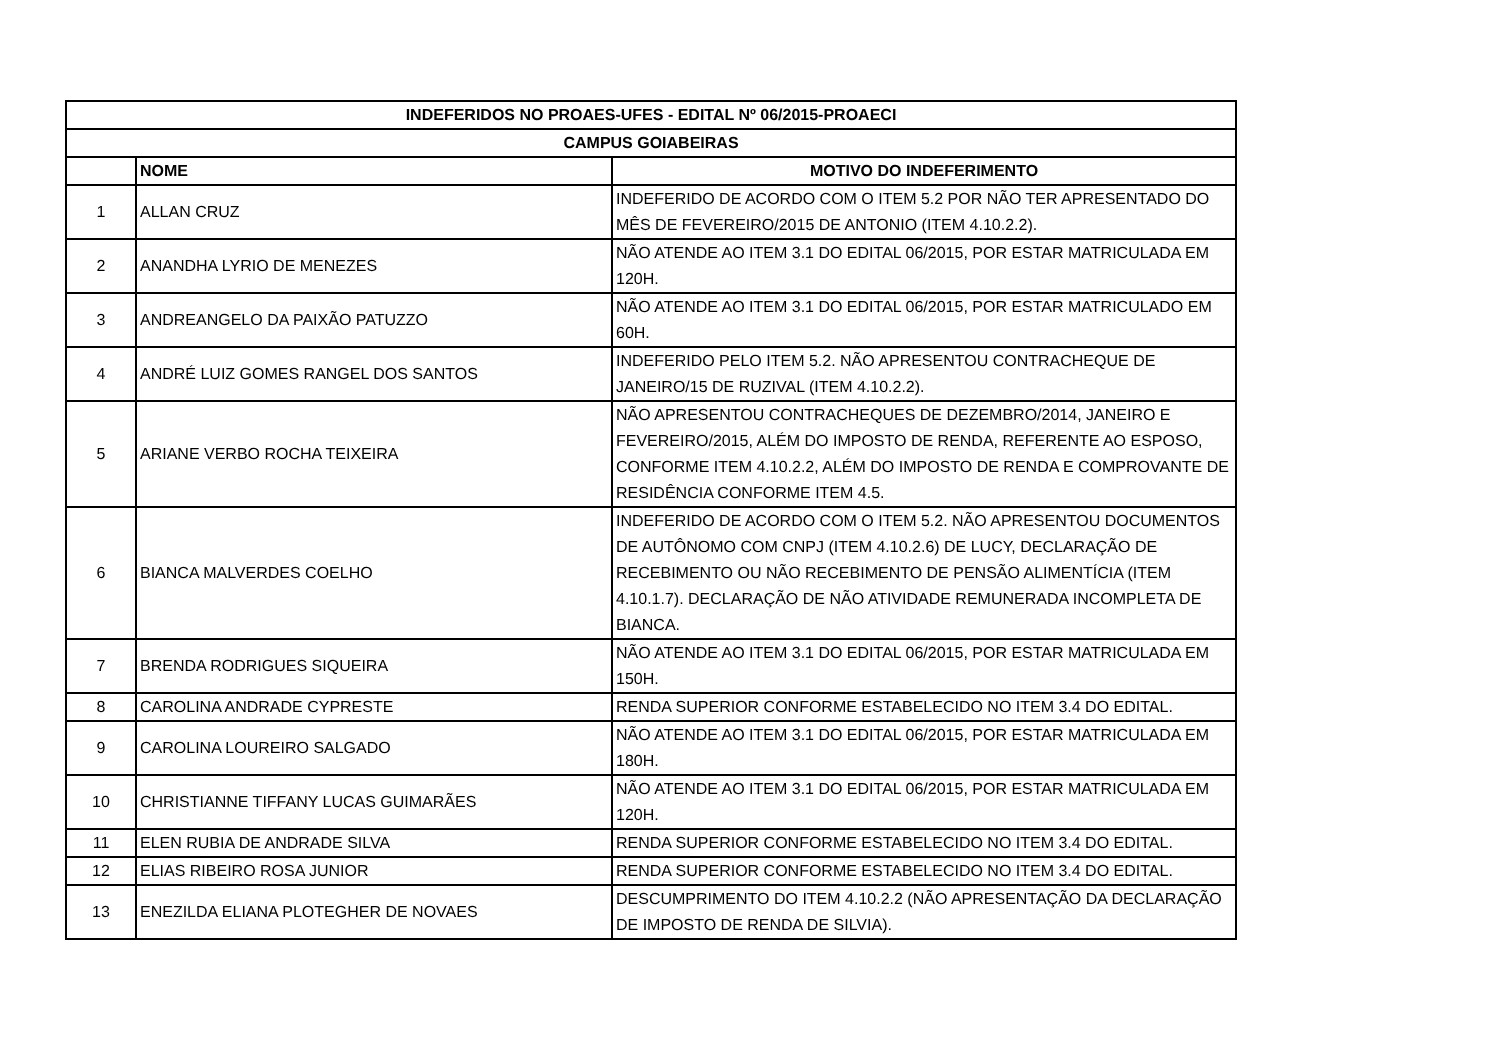| INDEFERIDOS NO PROAES-UFES - EDITAL Nº 06/2015-PROAECI | | |
| --- | --- | --- |
| CAMPUS GOIABEIRAS | | |
| | NOME | MOTIVO DO INDEFERIMENTO |
| 1 | ALLAN CRUZ | INDEFERIDO DE ACORDO COM O ITEM 5.2 POR NÃO TER APRESENTADO DO MÊS DE FEVEREIRO/2015 DE ANTONIO (ITEM 4.10.2.2). |
| 2 | ANANDHA LYRIO DE MENEZES | NÃO ATENDE AO ITEM 3.1 DO EDITAL 06/2015, POR ESTAR MATRICULADA EM 120H. |
| 3 | ANDREANGELO DA PAIXÃO PATUZZO | NÃO ATENDE AO ITEM 3.1 DO EDITAL 06/2015, POR ESTAR MATRICULADO EM 60H. |
| 4 | ANDRÉ LUIZ GOMES RANGEL DOS SANTOS | INDEFERIDO PELO ITEM 5.2. NÃO APRESENTOU CONTRACHEQUE DE JANEIRO/15 DE RUZIVAL (ITEM 4.10.2.2). |
| 5 | ARIANE VERBO ROCHA TEIXEIRA | NÃO APRESENTOU CONTRACHEQUES DE DEZEMBRO/2014, JANEIRO E FEVEREIRO/2015, ALÉM DO IMPOSTO DE RENDA, REFERENTE AO ESPOSO, CONFORME ITEM 4.10.2.2, ALÉM DO IMPOSTO DE RENDA E COMPROVANTE DE RESIDÊNCIA CONFORME ITEM 4.5. |
| 6 | BIANCA MALVERDES COELHO | INDEFERIDO DE ACORDO COM O ITEM 5.2. NÃO APRESENTOU DOCUMENTOS DE AUTÔNOMO COM CNPJ (ITEM 4.10.2.6) DE LUCY, DECLARAÇÃO DE RECEBIMENTO OU NÃO RECEBIMENTO DE PENSÃO ALIMENTÍCIA (ITEM 4.10.1.7). DECLARAÇÃO DE NÃO ATIVIDADE REMUNERADA INCOMPLETA DE BIANCA. |
| 7 | BRENDA RODRIGUES SIQUEIRA | NÃO ATENDE AO ITEM 3.1 DO EDITAL 06/2015, POR ESTAR MATRICULADA EM 150H. |
| 8 | CAROLINA ANDRADE CYPRESTE | RENDA SUPERIOR CONFORME ESTABELECIDO NO ITEM 3.4 DO EDITAL. |
| 9 | CAROLINA LOUREIRO SALGADO | NÃO ATENDE AO ITEM 3.1 DO EDITAL 06/2015, POR ESTAR MATRICULADA EM 180H. |
| 10 | CHRISTIANNE TIFFANY LUCAS GUIMARÃES | NÃO ATENDE AO ITEM 3.1 DO EDITAL 06/2015, POR ESTAR MATRICULADA EM 120H. |
| 11 | ELEN RUBIA DE ANDRADE SILVA | RENDA SUPERIOR CONFORME ESTABELECIDO NO ITEM 3.4 DO EDITAL. |
| 12 | ELIAS RIBEIRO ROSA JUNIOR | RENDA SUPERIOR CONFORME ESTABELECIDO NO ITEM 3.4 DO EDITAL. |
| 13 | ENEZILDA ELIANA PLOTEGHER DE NOVAES | DESCUMPRIMENTO DO ITEM 4.10.2.2 (NÃO APRESENTAÇÃO DA DECLARAÇÃO DE IMPOSTO DE RENDA DE SILVIA). |